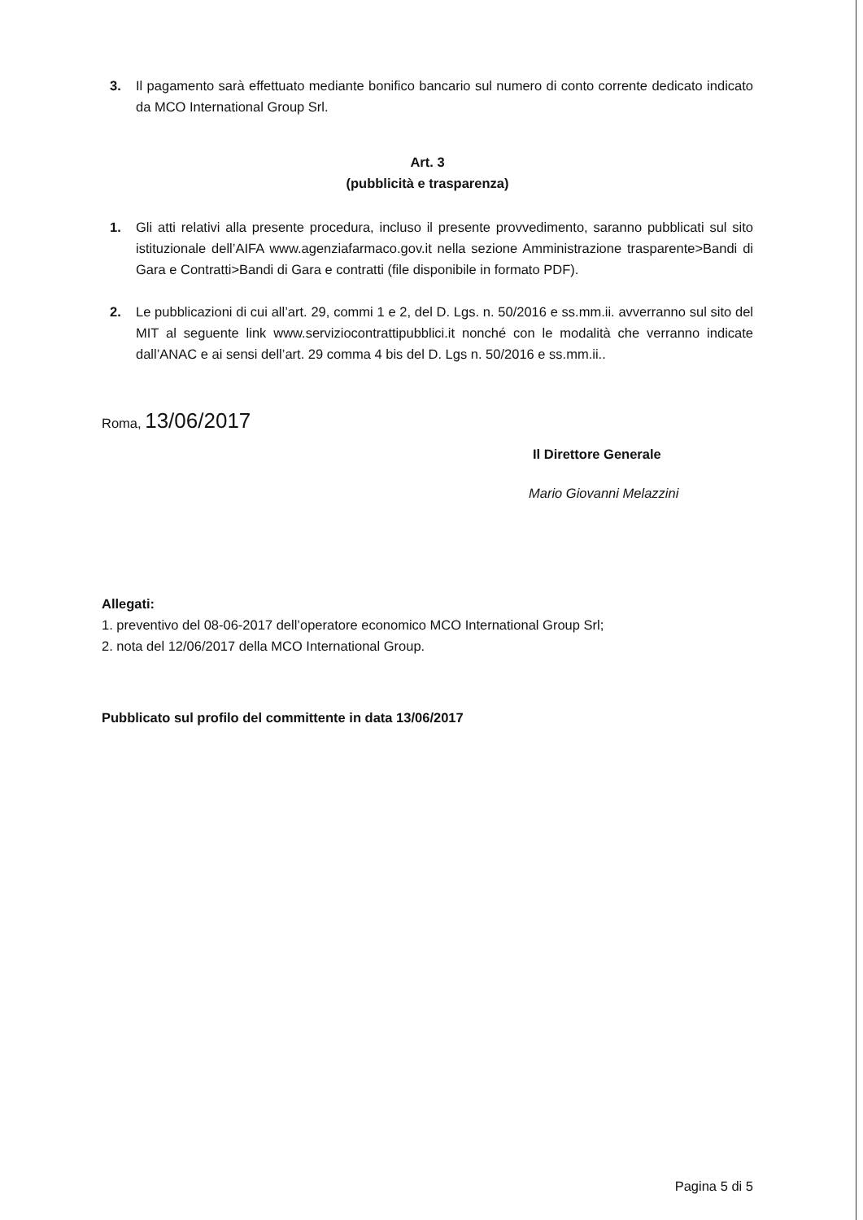3. Il pagamento sarà effettuato mediante bonifico bancario sul numero di conto corrente dedicato indicato da MCO International Group Srl.
Art. 3
(pubblicità e trasparenza)
1. Gli atti relativi alla presente procedura, incluso il presente provvedimento, saranno pubblicati sul sito istituzionale dell’AIFA www.agenziafarmaco.gov.it nella sezione Amministrazione trasparente>Bandi di Gara e Contratti>Bandi di Gara e contratti (file disponibile in formato PDF).
2. Le pubblicazioni di cui all’art. 29, commi 1 e 2, del D. Lgs. n. 50/2016 e ss.mm.ii. avverranno sul sito del MIT al seguente link www.serviziocontrattipubblici.it nonché con le modalità che verranno indicate dall’ANAC e ai sensi dell’art. 29 comma 4 bis del D. Lgs n. 50/2016 e ss.mm.ii..
Roma, 13/06/2017
Il Direttore Generale
Mario Giovanni Melazzini
Allegati:
1. preventivo del 08-06-2017 dell’operatore economico MCO International Group Srl;
2. nota del 12/06/2017 della MCO International Group.
Pubblicato sul profilo del committente in data 13/06/2017
Pagina 5 di 5